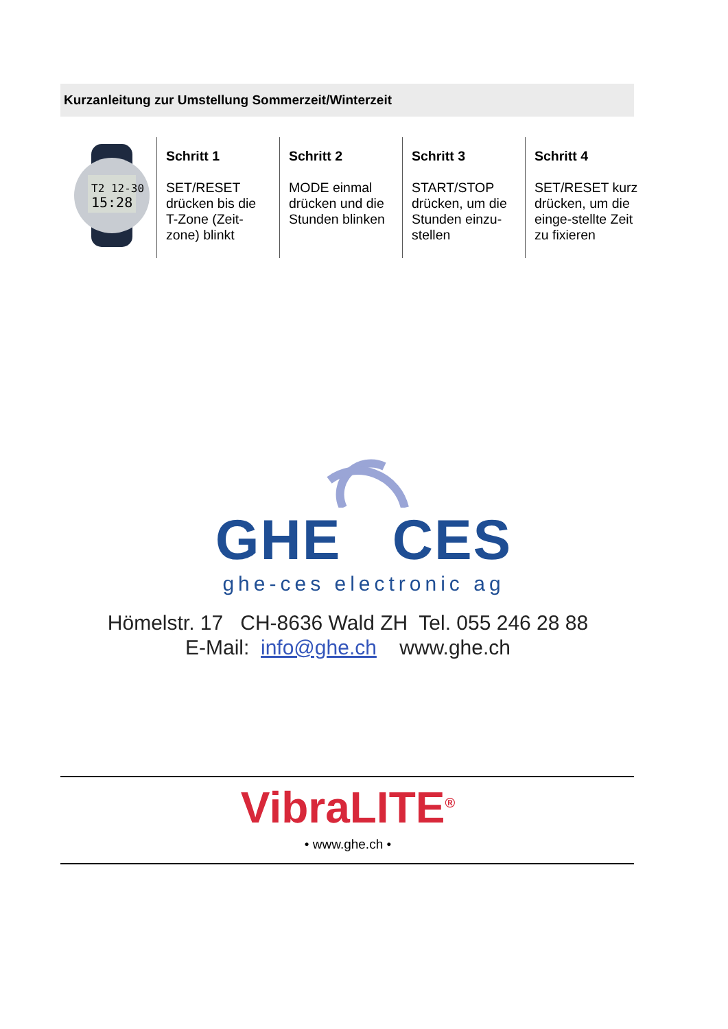Kurzanleitung zur Umstellung Sommerzeit/Winterzeit
| T2 12-30 15:28 | Schritt 1 SET/RESET drücken bis die T-Zone (Zeit-zone) blinkt | Schritt 2 MODE einmal drücken und die Stunden blinken | Schritt 3 START/STOP drücken, um die Stunden einzu-stellen | Schritt 4 SET/RESET kurz drücken, um die einge-stellte Zeit zu fixieren |
GHE CES
ghe-ces electronic ag
Hömelstr. 17 CH-8636 Wald ZH Tel. 055 246 28 88
E-Mail: info@ghe.ch www.ghe.ch
VibraLITE<sup>®</sup>
• www.ghe.ch •